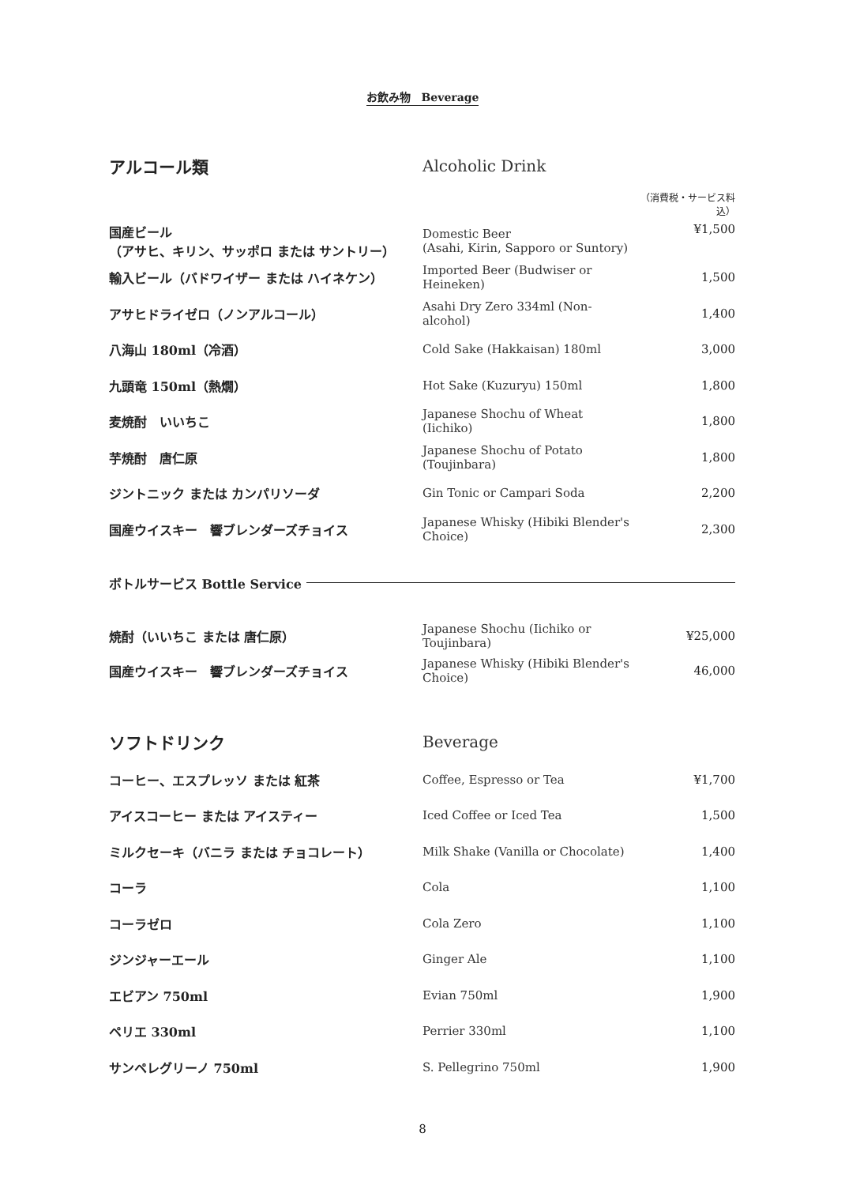お飲み物　Beverage
| アルコール類 | Alcoholic Drink | |
| | | （消費税・サービス料込） |
| 国産ビール （アサヒ、キリン、サッポロ または サントリー） | Domestic Beer (Asahi, Kirin, Sapporo or Suntory) | ¥1,500 |
| 輸入ビール（バドワイザー または ハイネケン） | Imported Beer (Budwiser or Heineken) | 1,500 |
| アサヒドライゼロ（ノンアルコール） | Asahi Dry Zero 334ml (Non-alcohol) | 1,400 |
| 八海山 180ml（冷酒） | Cold Sake (Hakkaisan) 180ml | 3,000 |
| 九頭竜 150ml（熱燗） | Hot Sake (Kuzuryu) 150ml | 1,800 |
| 麦焼酎 いいちこ | Japanese Shochu of Wheat (Iichiko) | 1,800 |
| 芋焼酎 唐仁原 | Japanese Shochu of Potato (Toujinbara) | 1,800 |
| ジントニック または カンパリソーダ | Gin Tonic or Campari Soda | 2,200 |
| 国産ウイスキー 響ブレンダーズチョイス | Japanese Whisky (Hibiki Blender's Choice) | 2,300 |
| ボトルサービス Bottle Service | | |
| 焼酎（いいちこ または 唐仁原） | Japanese Shochu (Iichiko or Toujinbara) | ¥25,000 |
| 国産ウイスキー 響ブレンダーズチョイス | Japanese Whisky (Hibiki Blender's Choice) | 46,000 |
| ソフトドリンク | Beverage | |
| コーヒー、エスプレッソ または 紅茶 | Coffee, Espresso or Tea | ¥1,700 |
| アイスコーヒー または アイスティー | Iced Coffee or Iced Tea | 1,500 |
| ミルクセーキ（バニラ または チョコレート） | Milk Shake (Vanilla or Chocolate) | 1,400 |
| コーラ | Cola | 1,100 |
| コーラゼロ | Cola Zero | 1,100 |
| ジンジャーエール | Ginger Ale | 1,100 |
| エビアン 750ml | Evian 750ml | 1,900 |
| ペリエ 330ml | Perrier 330ml | 1,100 |
| サンペレグリーノ 750ml | S. Pellegrino 750ml | 1,900 |
8